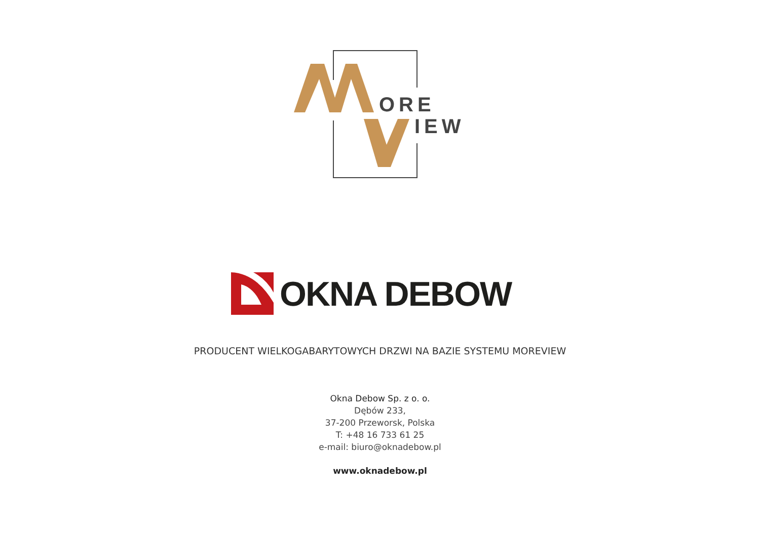ORE
IEW
OKNA DEBOW
PRODUCENT WIELKOGABARYTOWYCH DRZWI NA BAZIE SYSTEMU MOREVIEW
Okna Debow Sp. z o. o.
Dębów 233,
37-200 Przeworsk, Polska
T: +48 16 733 61 25
e-mail: biuro@oknadebow.pl
www.oknadebow.pl